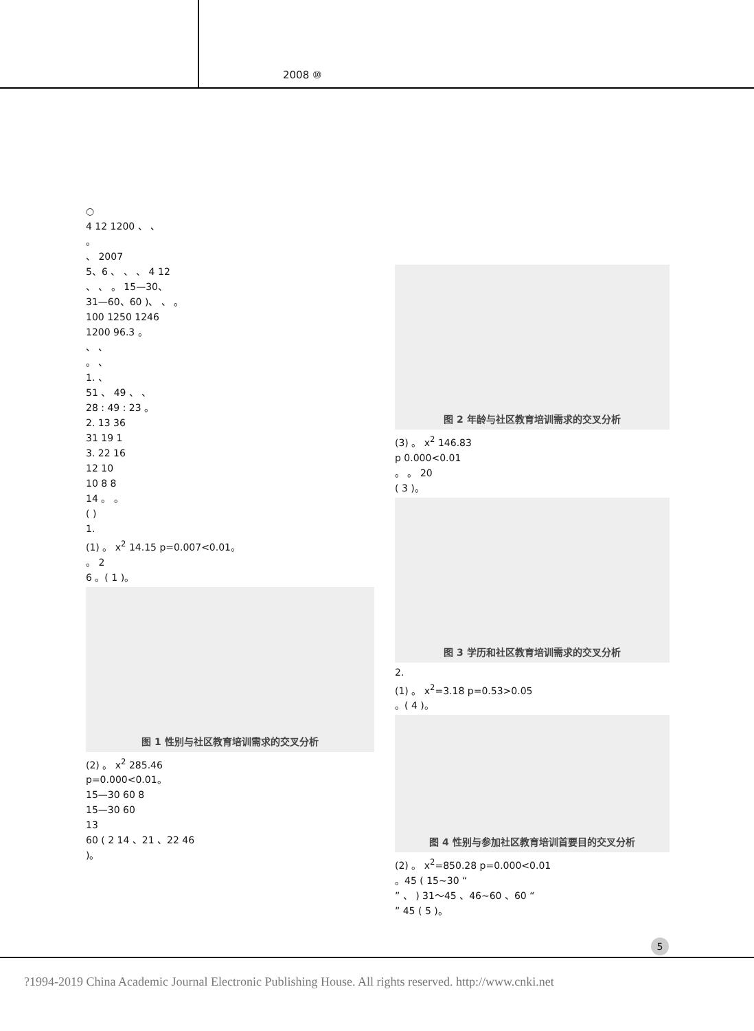2008 ⑩
○
4 12 1200 、 、
。
、 2007
5、6 、 、 、 4 12
、 、 。 15—30、
31—60、60 )、 、 。
100 1250 1246
1200 96.3 。
、 、
。 、
1. 、
51 、 49 、 、
28 : 49 : 23 。
2. 13 36
31 19 1
3. 22 16
12 10
10 8 8
14 。 。
( )
1.
(1) 。 x<sup>2</sup> 14.15 p=0.007<0.01。
。 2
6 。( 1 )。
图 1 性别与社区教育培训需求的交叉分析
(2) 。 x<sup>2</sup> 285.46
p=0.000<0.01。
15—30 60 8
15—30 60
13
60 ( 2 14 、21 、22 46
)。
图 2 年龄与社区教育培训需求的交叉分析
(3) 。 x<sup>2</sup> 146.83
p 0.000<0.01
。 。 20
( 3 )。
图 3 学历和社区教育培训需求的交叉分析
2.
(1) 。 x<sup>2</sup>=3.18 p=0.53>0.05
。( 4 )。
图 4 性别与参加社区教育培训首要目的交叉分析
(2) 。 x<sup>2</sup>=850.28 p=0.000<0.01
。45 ( 15~30 “
” 、 ) 31～45 、46~60 、60 “
” 45 ( 5 )。
5
?1994-2019 China Academic Journal Electronic Publishing House. All rights reserved. http://www.cnki.net